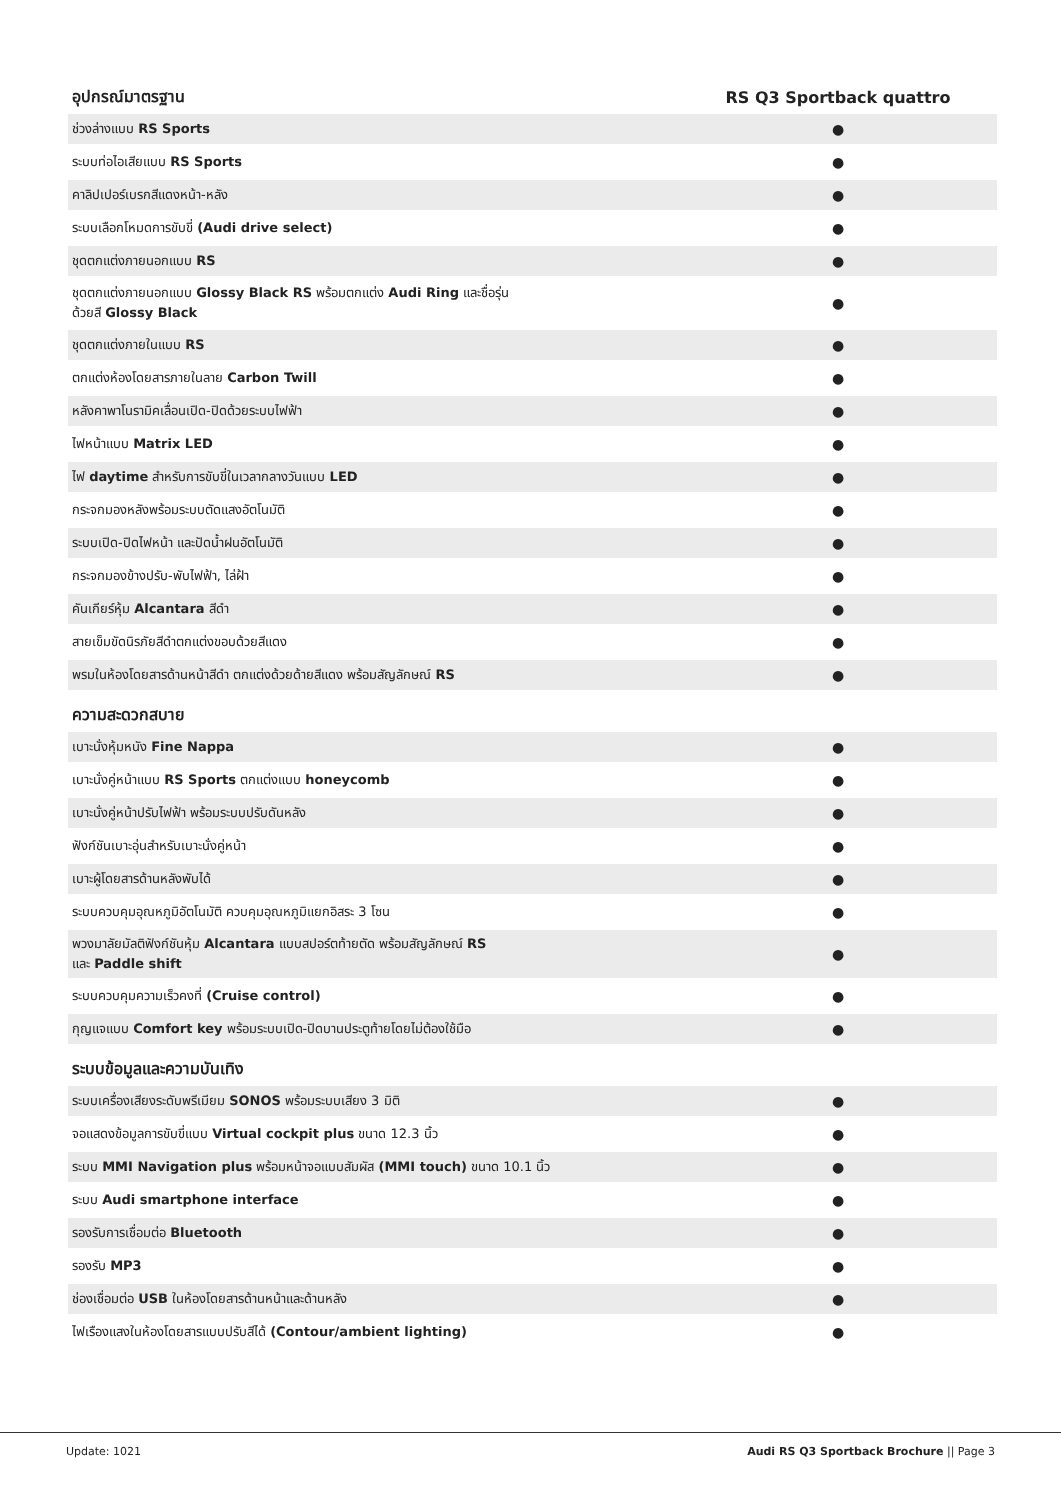| อุปกรณ์มาตรฐาน | RS Q3 Sportback quattro |
| --- | --- |
| ช่วงล่างแบบ RS Sports | ● |
| ระบบท่อไอเสียแบบ RS Sports | ● |
| คาลิปเปอร์เบรกสีแดงหน้า-หลัง | ● |
| ระบบเลือกโหมดการขับขี่ (Audi drive select) | ● |
| ชุดตกแต่งภายนอกแบบ RS | ● |
| ชุดตกแต่งภายนอกแบบ Glossy Black RS พร้อมตกแต่ง Audi Ring และชื่อรุ่น ด้วยสี Glossy Black | ● |
| ชุดตกแต่งภายในแบบ RS | ● |
| ตกแต่งห้องโดยสารภายในลาย Carbon Twill | ● |
| หลังคาพาโนรามิคเลื่อนเปิด-ปิดด้วยระบบไฟฟ้า | ● |
| ไฟหน้าแบบ Matrix LED | ● |
| ไฟ daytime สำหรับการขับขี่ในเวลากลางวันแบบ LED | ● |
| กระจกมองหลังพร้อมระบบตัดแสงอัตโนมัติ | ● |
| ระบบเปิด-ปิดไฟหน้า และปัดน้ำฝนอัตโนมัติ | ● |
| กระจกมองข้างปรับ-พับไฟฟ้า, ไล่ฝ้า | ● |
| คันเกียร์หุ้ม Alcantara สีดำ | ● |
| สายเข็มขัดนิรภัยสีดำตกแต่งขอบด้วยสีแดง | ● |
| พรมในห้องโดยสารด้านหน้าสีดำ ตกแต่งด้วยด้ายสีแดง พร้อมสัญลักษณ์ RS | ● |
| ความสะดวกสบาย | |
| เบาะนั่งหุ้มหนัง Fine Nappa | ● |
| เบาะนั่งคู่หน้าแบบ RS Sports ตกแต่งแบบ honeycomb | ● |
| เบาะนั่งคู่หน้าปรับไฟฟ้า พร้อมระบบปรับดันหลัง | ● |
| ฟังก์ชันเบาะอุ่นสำหรับเบาะนั่งคู่หน้า | ● |
| เบาะผู้โดยสารด้านหลังพับได้ | ● |
| ระบบควบคุมอุณหภูมิอัตโนมัติ ควบคุมอุณหภูมิแยกอิสระ 3 โซน | ● |
| พวงมาลัยมัลติฟังก์ชันหุ้ม Alcantara แบบสปอร์ตท้ายตัด พร้อมสัญลักษณ์ RS และ Paddle shift | ● |
| ระบบควบคุมความเร็วคงที่ (Cruise control) | ● |
| กุญแจแบบ Comfort key พร้อมระบบเปิด-ปิดบานประตูท้ายโดยไม่ต้องใช้มือ | ● |
| ระบบข้อมูลและความบันเทิง | |
| ระบบเครื่องเสียงระดับพรีเมียม SONOS พร้อมระบบเสียง 3 มิติ | ● |
| จอแสดงข้อมูลการขับขี่แบบ Virtual cockpit plus ขนาด 12.3 นิ้ว | ● |
| ระบบ MMI Navigation plus พร้อมหน้าจอแบบสัมผัส (MMI touch) ขนาด 10.1 นิ้ว | ● |
| ระบบ Audi smartphone interface | ● |
| รองรับการเชื่อมต่อ Bluetooth | ● |
| รองรับ MP3 | ● |
| ช่องเชื่อมต่อ USB ในห้องโดยสารด้านหน้าและด้านหลัง | ● |
| ไฟเรืองแสงในห้องโดยสารแบบปรับสีได้ (Contour/ambient lighting) | ● |
Update: 1021 Audi RS Q3 Sportback Brochure || Page 3